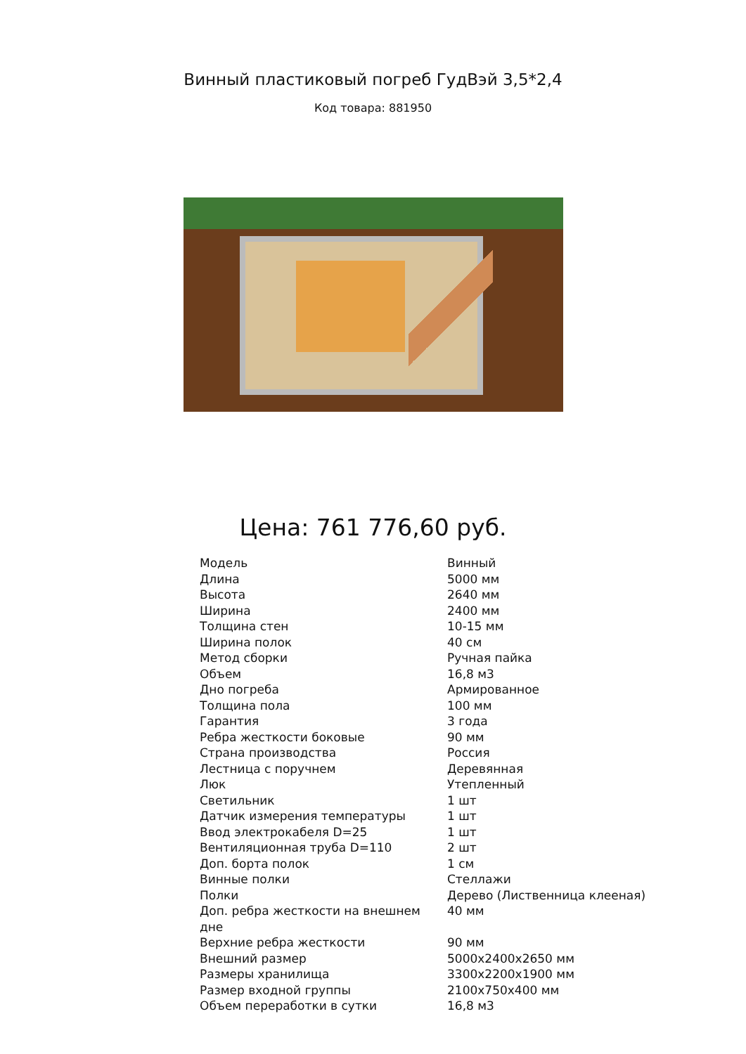Винный пластиковый погреб ГудВэй 3,5*2,4
Код товара: 881950
Цена: 761 776,60 руб.
| Модель | Винный |
| Длина | 5000 мм |
| Высота | 2640 мм |
| Ширина | 2400 мм |
| Толщина стен | 10-15 мм |
| Ширина полок | 40 см |
| Метод сборки | Ручная пайка |
| Объем | 16,8 м3 |
| Дно погреба | Армированное |
| Толщина пола | 100 мм |
| Гарантия | 3 года |
| Ребра жесткости боковые | 90 мм |
| Страна производства | Россия |
| Лестница с поручнем | Деревянная |
| Люк | Утепленный |
| Светильник | 1 шт |
| Датчик измерения температуры | 1 шт |
| Ввод электрокабеля D=25 | 1 шт |
| Вентиляционная труба D=110 | 2 шт |
| Доп. борта полок | 1 см |
| Винные полки | Стеллажи |
| Полки | Дерево (Лиственница клееная) |
| Доп. ребра жесткости на внешнем дне | 40 мм |
| Верхние ребра жесткости | 90 мм |
| Внешний размер | 5000х2400х2650 мм |
| Размеры хранилища | 3300х2200х1900 мм |
| Размер входной группы | 2100х750х400 мм |
| Объем переработки в сутки | 16,8 м3 |